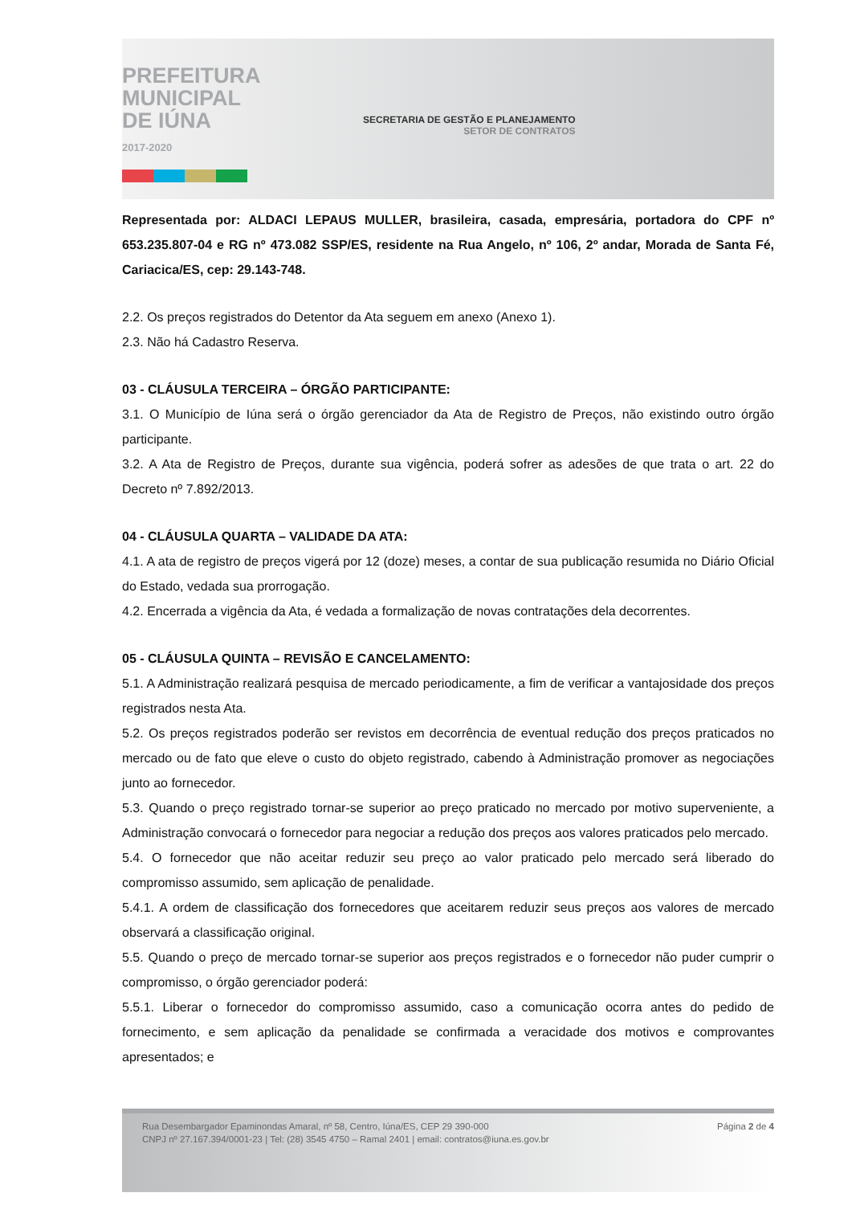PREFEITURA
MUNICIPAL
DE IÚNA
2017-2020
SECRETARIA DE GESTÃO E PLANEJAMENTO
SETOR DE CONTRATOS
Representada por: ALDACI LEPAUS MULLER, brasileira, casada, empresária, portadora do CPF nº 653.235.807-04 e RG nº 473.082 SSP/ES, residente na Rua Angelo, nº 106, 2º andar, Morada de Santa Fé, Cariacica/ES, cep: 29.143-748.
2.2. Os preços registrados do Detentor da Ata seguem em anexo (Anexo 1).
2.3. Não há Cadastro Reserva.
03 - CLÁUSULA TERCEIRA – ÓRGÃO PARTICIPANTE:
3.1. O Município de Iúna será o órgão gerenciador da Ata de Registro de Preços, não existindo outro órgão participante.
3.2. A Ata de Registro de Preços, durante sua vigência, poderá sofrer as adesões de que trata o art. 22 do Decreto nº 7.892/2013.
04 - CLÁUSULA QUARTA – VALIDADE DA ATA:
4.1. A ata de registro de preços vigerá por 12 (doze) meses, a contar de sua publicação resumida no Diário Oficial do Estado, vedada sua prorrogação.
4.2. Encerrada a vigência da Ata, é vedada a formalização de novas contratações dela decorrentes.
05 - CLÁUSULA QUINTA – REVISÃO E CANCELAMENTO:
5.1. A Administração realizará pesquisa de mercado periodicamente, a fim de verificar a vantajosidade dos preços registrados nesta Ata.
5.2. Os preços registrados poderão ser revistos em decorrência de eventual redução dos preços praticados no mercado ou de fato que eleve o custo do objeto registrado, cabendo à Administração promover as negociações junto ao fornecedor.
5.3. Quando o preço registrado tornar-se superior ao preço praticado no mercado por motivo superveniente, a Administração convocará o fornecedor para negociar a redução dos preços aos valores praticados pelo mercado.
5.4. O fornecedor que não aceitar reduzir seu preço ao valor praticado pelo mercado será liberado do compromisso assumido, sem aplicação de penalidade.
5.4.1. A ordem de classificação dos fornecedores que aceitarem reduzir seus preços aos valores de mercado observará a classificação original.
5.5. Quando o preço de mercado tornar-se superior aos preços registrados e o fornecedor não puder cumprir o compromisso, o órgão gerenciador poderá:
5.5.1. Liberar o fornecedor do compromisso assumido, caso a comunicação ocorra antes do pedido de fornecimento, e sem aplicação da penalidade se confirmada a veracidade dos motivos e comprovantes apresentados; e
Rua Desembargador Epaminondas Amaral, nº 58, Centro, Iúna/ES, CEP 29 390-000
CNPJ nº 27.167.394/0001-23 | Tel: (28) 3545 4750 – Ramal 2401 | email: contratos@iuna.es.gov.br
Página 2 de 4